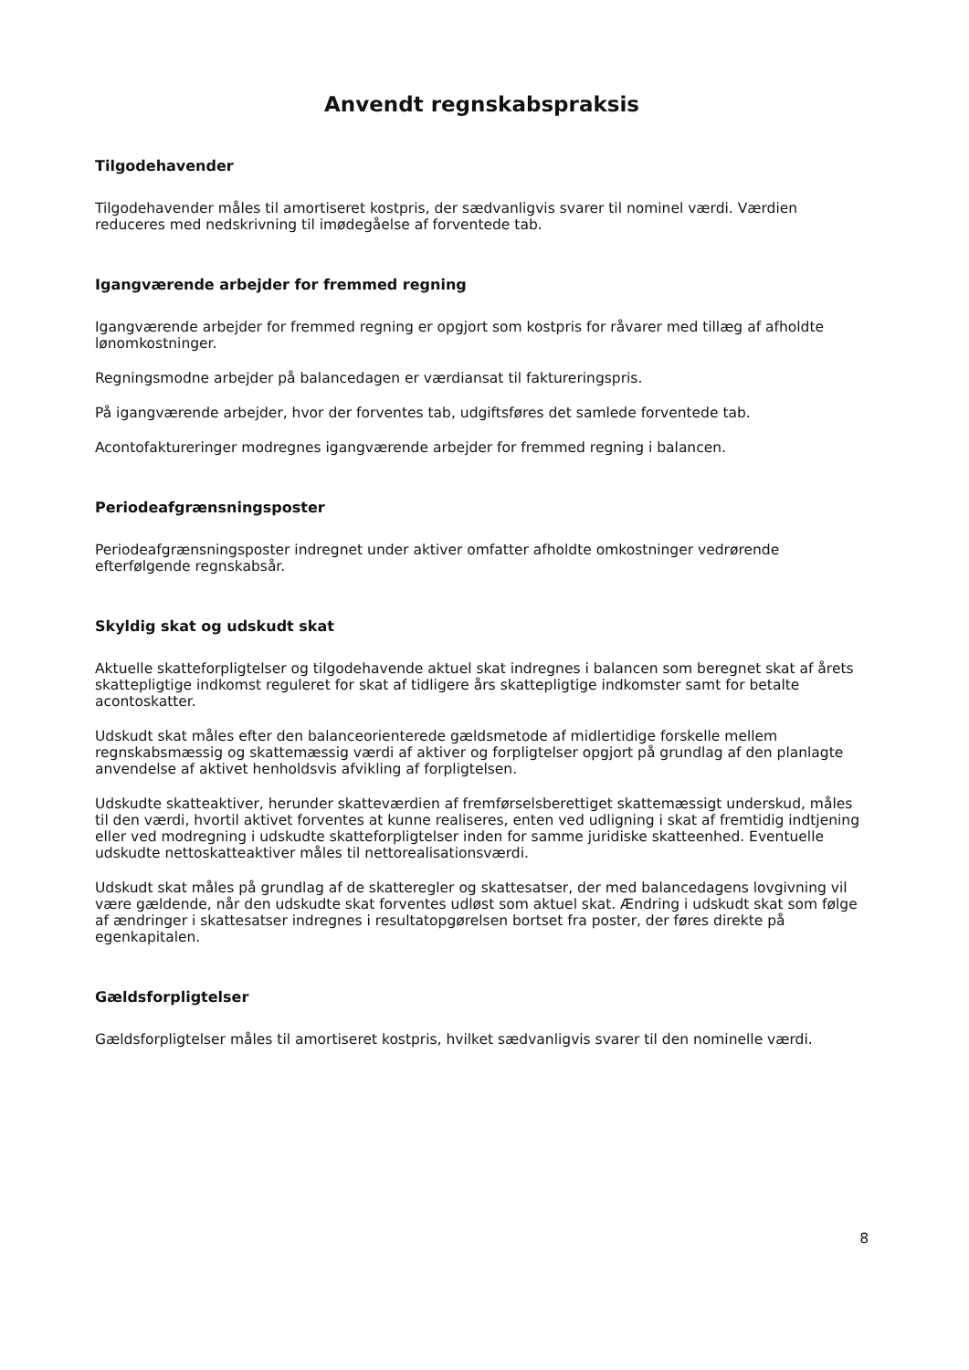Anvendt regnskabspraksis
Tilgodehavender
Tilgodehavender måles til amortiseret kostpris, der sædvanligvis svarer til nominel værdi. Værdien reduceres med nedskrivning til imødegåelse af forventede tab.
Igangværende arbejder for fremmed regning
Igangværende arbejder for fremmed regning er opgjort som kostpris for råvarer med tillæg af afholdte lønomkostninger.
Regningsmodne arbejder på balancedagen er værdiansat til faktureringspris.
På igangværende arbejder, hvor der forventes tab, udgiftsføres det samlede forventede tab.
Acontofaktureringer modregnes igangværende arbejder for fremmed regning i balancen.
Periodeafgrænsningsposter
Periodeafgrænsningsposter indregnet under aktiver omfatter afholdte omkostninger vedrørende efterfølgende regnskabsår.
Skyldig skat og udskudt skat
Aktuelle skatteforpligtelser og tilgodehavende aktuel skat indregnes i balancen som beregnet skat af årets skattepligtige indkomst reguleret for skat af tidligere års skattepligtige indkomster samt for betalte acontoskatter.
Udskudt skat måles efter den balanceorienterede gældsmetode af midlertidige forskelle mellem regnskabsmæssig og skattemæssig værdi af aktiver og forpligtelser opgjort på grundlag af den planlagte anvendelse af aktivet henholdsvis afvikling af forpligtelsen.
Udskudte skatteaktiver, herunder skatteværdien af fremførselsberettiget skattemæssigt underskud, måles til den værdi, hvortil aktivet forventes at kunne realiseres, enten ved udligning i skat af fremtidig indtjening eller ved modregning i udskudte skatteforpligtelser inden for samme juridiske skatteenhed. Eventuelle udskudte nettoskatteaktiver måles til nettorealisationsværdi.
Udskudt skat måles på grundlag af de skatteregler og skattesatser, der med balancedagens lovgivning vil være gældende, når den udskudte skat forventes udløst som aktuel skat. Ændring i udskudt skat som følge af ændringer i skattesatser indregnes i resultatopgørelsen bortset fra poster, der føres direkte på egenkapitalen.
Gældsforpligtelser
Gældsforpligtelser måles til amortiseret kostpris, hvilket sædvanligvis svarer til den nominelle værdi.
8